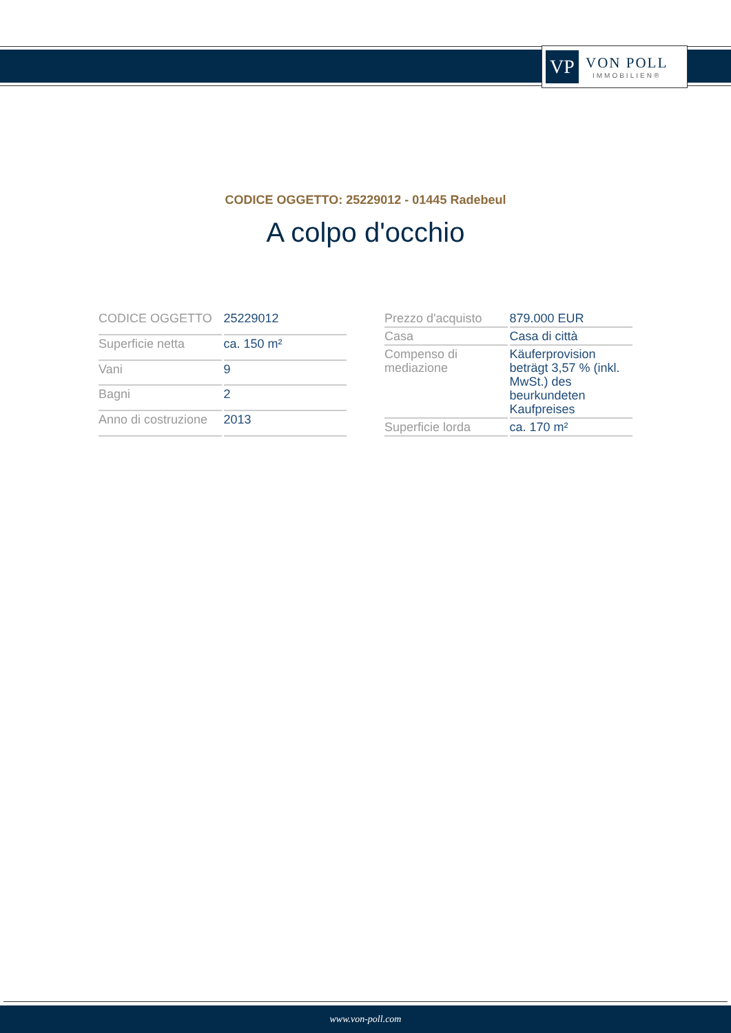VP
VON POLL
IMMOBILIEN®
CODICE OGGETTO: 25229012 - 01445 Radebeul
A colpo d'occhio
| CODICE OGGETTO | 25229012 |
| Superficie netta | ca. 150 m² |
| Vani | 9 |
| Bagni | 2 |
| Anno di costruzione | 2013 |
| Prezzo d'acquisto | 879.000 EUR |
| Casa | Casa di città |
| Compenso di mediazione | Käuferprovision beträgt 3,57 % (inkl. MwSt.) des beurkundeten Kaufpreises |
| Superficie lorda | ca. 170 m² |
www.von-poll.com